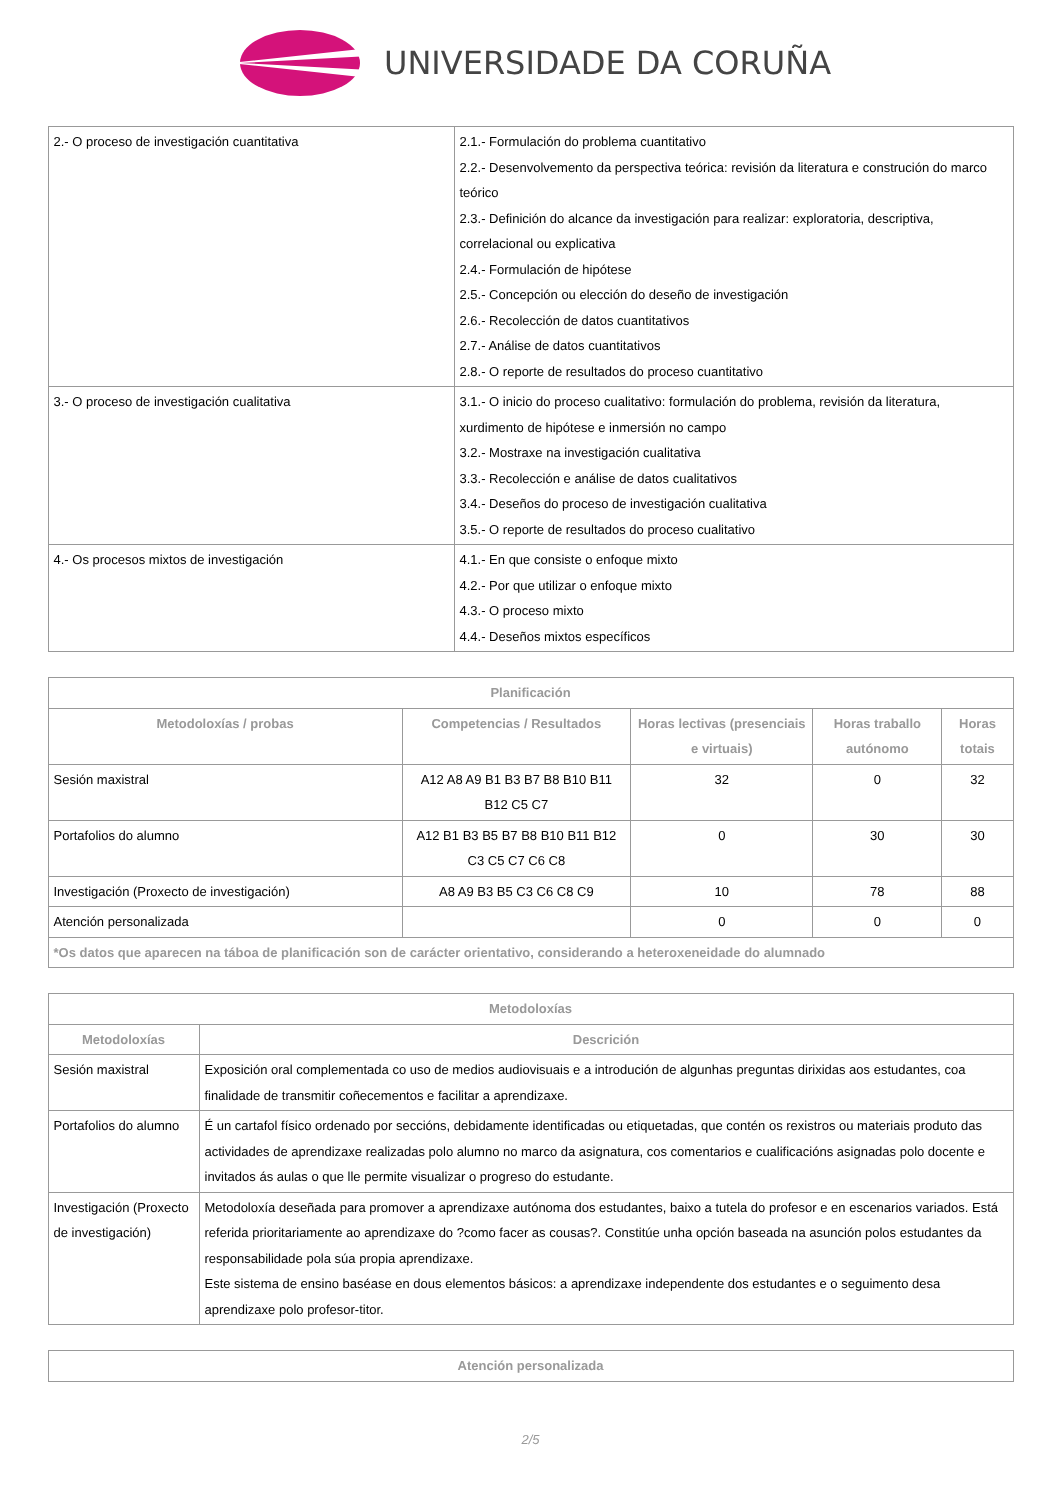UNIVERSIDADE DA CORUÑA
| 2.- O proceso de investigación cuantitativa | 2.1.- Formulación do problema cuantitativo 2.2.- Desenvolvemento da perspectiva teórica: revisión da literatura e construción do marco teórico 2.3.- Definición do alcance da investigación para realizar: exploratoria, descriptiva, correlacional ou explicativa 2.4.- Formulación de hipótese 2.5.- Concepción ou elección do deseño de investigación 2.6.- Recolección de datos cuantitativos 2.7.- Análise de datos cuantitativos 2.8.- O reporte de resultados do proceso cuantitativo |
| 3.- O proceso de investigación cualitativa | 3.1.- O inicio do proceso cualitativo: formulación do problema, revisión da literatura, xurdimento de hipótese e inmersión no campo 3.2.- Mostraxe na investigación cualitativa 3.3.- Recolección e análise de datos cualitativos 3.4.- Deseños do proceso de investigación cualitativa 3.5.- O reporte de resultados do proceso cualitativo |
| 4.- Os procesos mixtos de investigación | 4.1.- En que consiste o enfoque mixto 4.2.- Por que utilizar o enfoque mixto 4.3.- O proceso mixto 4.4.- Deseños mixtos específicos |
| Planificación | | | | |
| --- | --- | --- | --- | --- |
| Metodoloxías / probas | Competencias / Resultados | Horas lectivas (presenciais e virtuais) | Horas traballo autónomo | Horas totais |
| Sesión maxistral | A12 A8 A9 B1 B3 B7 B8 B10 B11 B12 C5 C7 | 32 | 0 | 32 |
| Portafolios do alumno | A12 B1 B3 B5 B7 B8 B10 B11 B12 C3 C5 C7 C6 C8 | 0 | 30 | 30 |
| Investigación (Proxecto de investigación) | A8 A9 B3 B5 C3 C6 C8 C9 | 10 | 78 | 88 |
| Atención personalizada | | 0 | 0 | 0 |
| *Os datos que aparecen na táboa de planificación son de carácter orientativo, considerando a heteroxeneidade do alumnado | | | | |
| Metodoloxías | |
| --- | --- |
| Metodoloxías | Descrición |
| Sesión maxistral | Exposición oral complementada co uso de medios audiovisuais e a introdución de algunhas preguntas dirixidas aos estudantes, coa finalidade de transmitir coñecementos e facilitar a aprendizaxe. |
| Portafolios do alumno | É un cartafol físico ordenado por seccións, debidamente identificadas ou etiquetadas, que contén os rexistros ou materiais produto das actividades de aprendizaxe realizadas polo alumno no marco da asignatura, cos comentarios e cualificacións asignadas polo docente e invitados ás aulas o que lle permite visualizar o progreso do estudante. |
| Investigación (Proxecto de investigación) | Metodoloxía deseñada para promover a aprendizaxe autónoma dos estudantes, baixo a tutela do profesor e en escenarios variados. Está referida prioritariamente ao aprendizaxe do ?como facer as cousas?. Constitúe unha opción baseada na asunción polos estudantes da responsabilidade pola súa propia aprendizaxe. Este sistema de ensino baséase en dous elementos básicos: a aprendizaxe independente dos estudantes e o seguimento desa aprendizaxe polo profesor-titor. |
| Atención personalizada |
| --- |
2/5